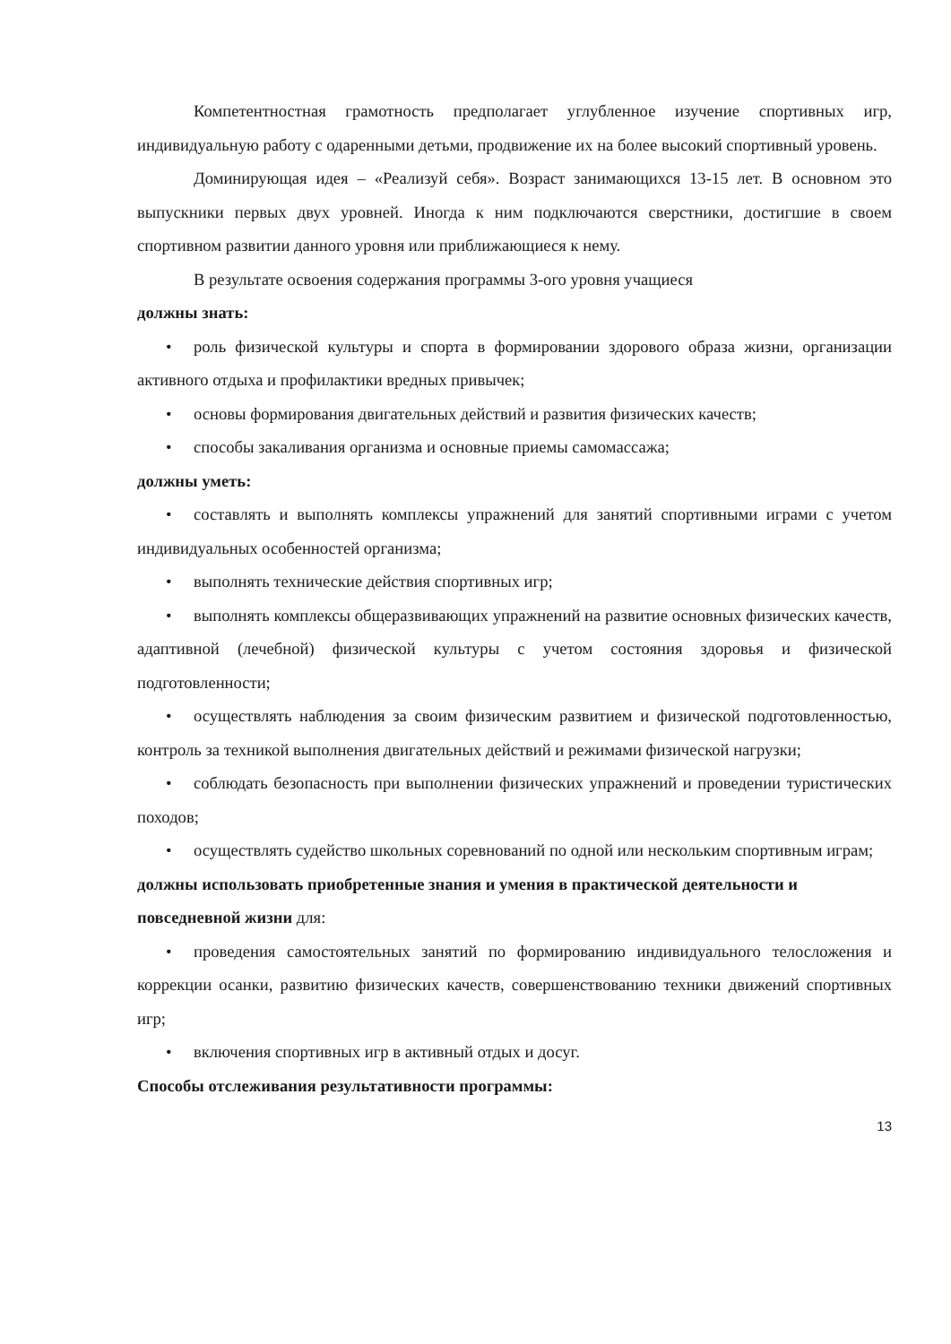Компетентностная грамотность предполагает углубленное изучение спортивных игр, индивидуальную работу с одаренными детьми, продвижение их на более высокий спортивный уровень.
Доминирующая идея – «Реализуй себя». Возраст занимающихся 13-15 лет. В основном это выпускники первых двух уровней. Иногда к ним подключаются сверстники, достигшие в своем спортивном развитии данного уровня или приближающиеся к нему.
В результате освоения содержания программы 3-ого уровня учащиеся
должны знать:
• роль физической культуры и спорта в формировании здорового образа жизни, организации активного отдыха и профилактики вредных привычек;
• основы формирования двигательных действий и развития физических качеств;
• способы закаливания организма и основные приемы самомассажа;
должны уметь:
• составлять и выполнять комплексы упражнений для занятий спортивными играми с учетом индивидуальных особенностей организма;
• выполнять технические действия спортивных игр;
• выполнять комплексы общеразвивающих упражнений на развитие основных физических качеств, адаптивной (лечебной) физической культуры с учетом состояния здоровья и физической подготовленности;
• осуществлять наблюдения за своим физическим развитием и физической подготовленностью, контроль за техникой выполнения двигательных действий и режимами физической нагрузки;
• соблюдать безопасность при выполнении физических упражнений и проведении туристических походов;
• осуществлять судейство школьных соревнований по одной или нескольким спортивным играм;
должны использовать приобретенные знания и умения в практической деятельности и повседневной жизни для:
• проведения самостоятельных занятий по формированию индивидуального телосложения и коррекции осанки, развитию физических качеств, совершенствованию техники движений спортивных игр;
• включения спортивных игр в активный отдых и досуг.
Способы отслеживания результативности программы:
13